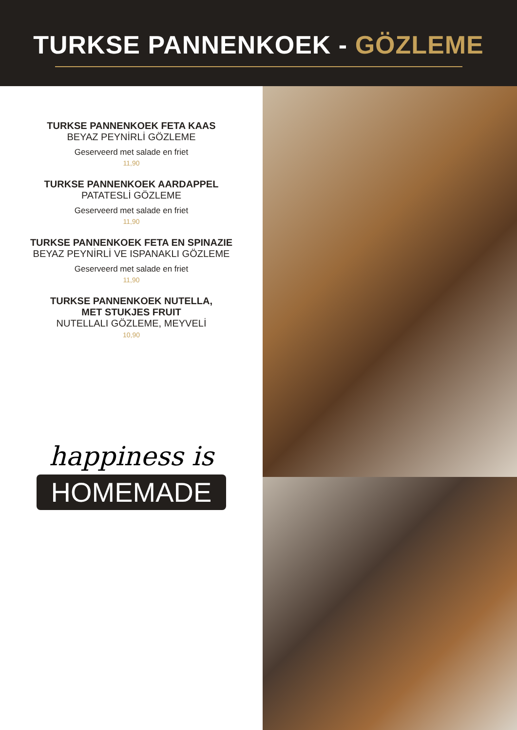TURKSE PANNENKOEK - GÖZLEME
TURKSE PANNENKOEK FETA KAAS
BEYAZ PEYNİRLİ GÖZLEME
Geserveerd met salade en friet
11,90
TURKSE PANNENKOEK AARDAPPEL
PATATESLİ GÖZLEME
Geserveerd met salade en friet
11,90
TURKSE PANNENKOEK FETA EN SPINAZIE
BEYAZ PEYNİRLİ VE ISPANAKLI GÖZLEME
Geserveerd met salade en friet
11,90
TURKSE PANNENKOEK NUTELLA,
MET STUKJES FRUIT
NUTELLALI GÖZLEME, MEYVELİ
10,90
happiness is
HOMEMADE